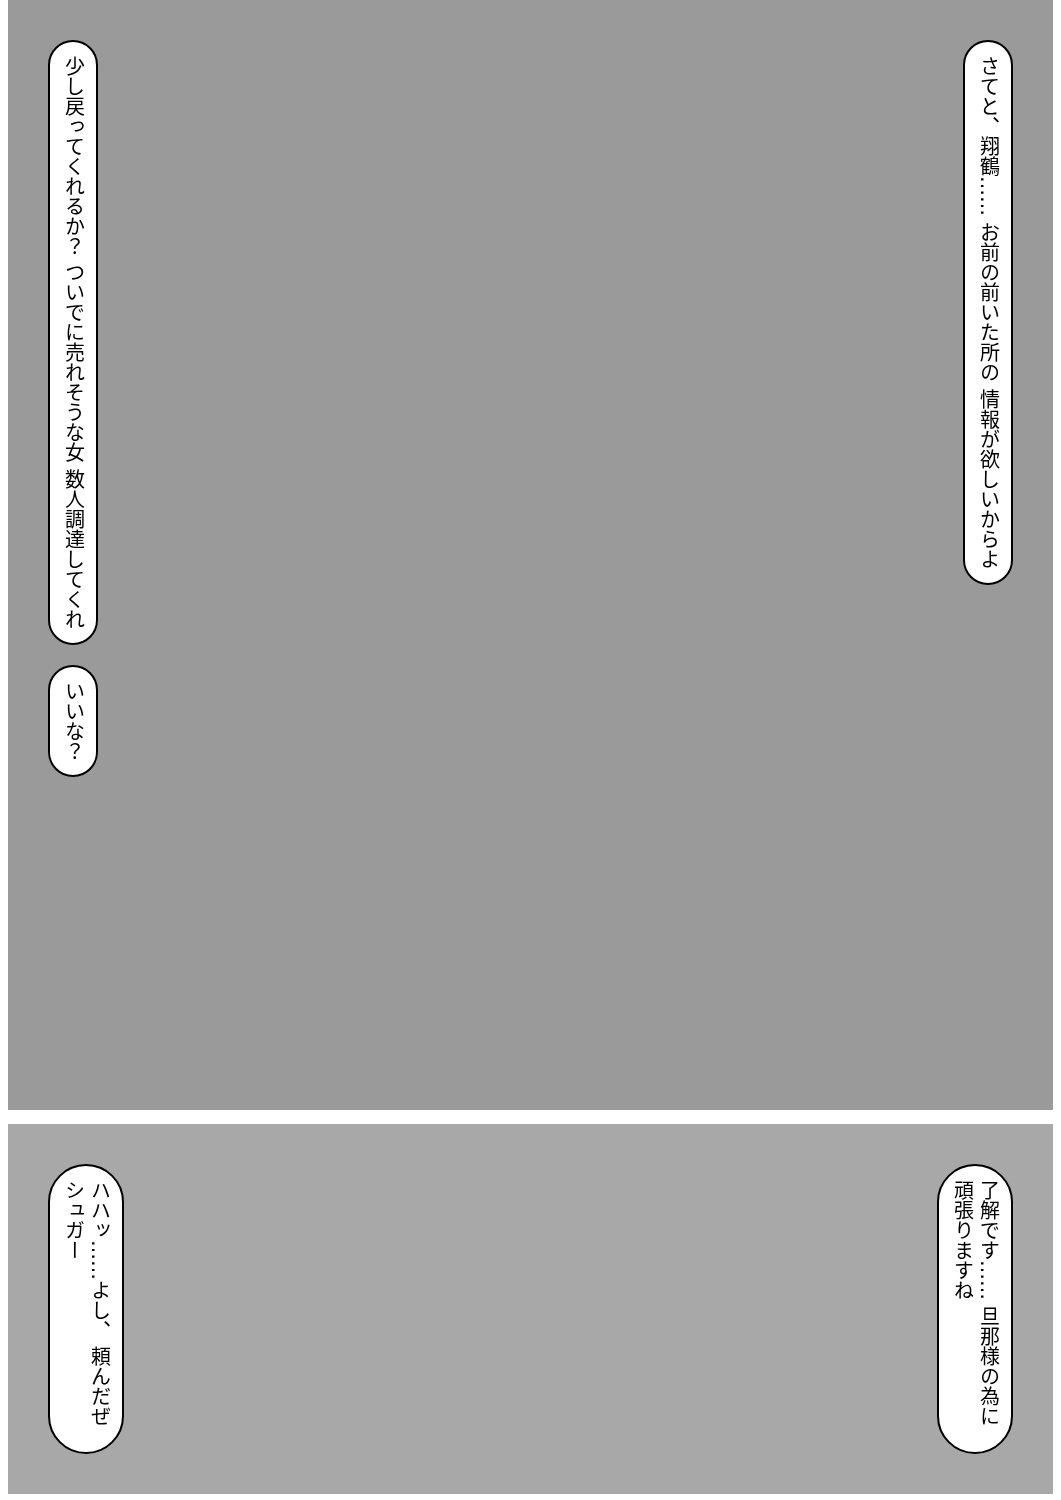少し戻ってくれるか？ ついでに売れそうな女 数人調達してくれ
いいな？
さてと、翔鶴…… お前の前いた所の 情報が欲しいからよ
ハハッ……よし、 頼んだぜシュガー
了解です…… 旦那様の為に 頑張りますね